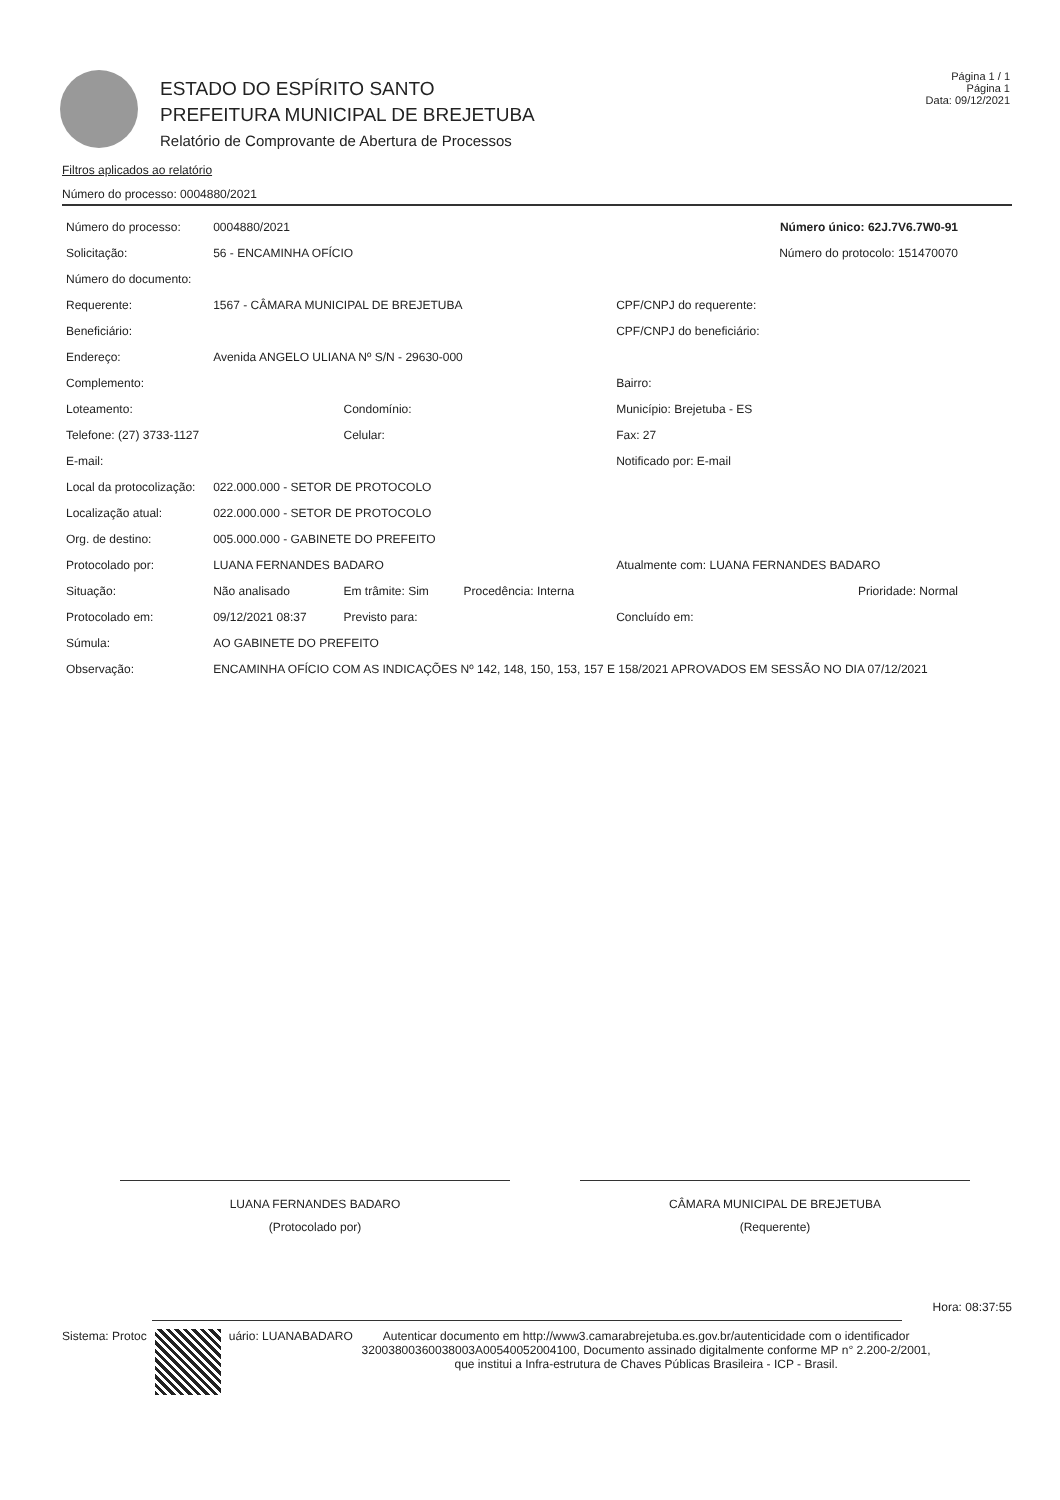ESTADO DO ESPÍRITO SANTO
PREFEITURA MUNICIPAL DE BREJETUBA
Relatório de Comprovante de Abertura de Processos
Página 1 / 1
Página 1
Data: 09/12/2021
Filtros aplicados ao relatório
Número do processo: 0004880/2021
| Número do processo: | 0004880/2021 | | | Número único: 62J.7V6.7W0-91 |
| Solicitação: | 56 - ENCAMINHA OFÍCIO | | | Número do protocolo: 151470070 |
| Número do documento: | | | | |
| Requerente: | 1567 - CÂMARA MUNICIPAL DE BREJETUBA | | | CPF/CNPJ do requerente: |
| Beneficiário: | | | | CPF/CNPJ do beneficiário: |
| Endereço: | Avenida ANGELO ULIANA Nº S/N - 29630-000 | | | |
| Complemento: | | | | Bairro: |
| Loteamento: | | Condomínio: | | Município: Brejetuba - ES |
| Telefone: (27) 3733-1127 | | Celular: | | Fax: 27 |
| E-mail: | | | | Notificado por: E-mail |
| Local da protocolização: | 022.000.000 - SETOR DE PROTOCOLO | | | |
| Localização atual: | 022.000.000 - SETOR DE PROTOCOLO | | | |
| Org. de destino: | 005.000.000 - GABINETE DO PREFEITO | | | |
| Protocolado por: | LUANA FERNANDES BADARO | | | Atualmente com: LUANA FERNANDES BADARO |
| Situação: | Não analisado | Em trâmite: Sim | Procedência: Interna | Prioridade: Normal |
| Protocolado em: | 09/12/2021 08:37 | Previsto para: | | Concluído em: |
| Súmula: | AO GABINETE DO PREFEITO | | | |
| Observação: | ENCAMINHA OFÍCIO COM AS INDICAÇÕES Nº 142, 148, 150, 153, 157 E 158/2021 APROVADOS EM SESSÃO NO DIA 07/12/2021 | | | |
LUANA FERNANDES BADARO
(Protocolado por)
CÂMARA MUNICIPAL DE BREJETUBA
(Requerente)
Hora: 08:37:55
Sistema: Protoc uário: LUANABADARO
Autenticar documento em http://www3.camarabrejetuba.es.gov.br/autenticidade com o identificador 32003800360038003A00540052004100, Documento assinado digitalmente conforme MP n° 2.200-2/2001, que institui a Infra-estrutura de Chaves Públicas Brasileira - ICP - Brasil.